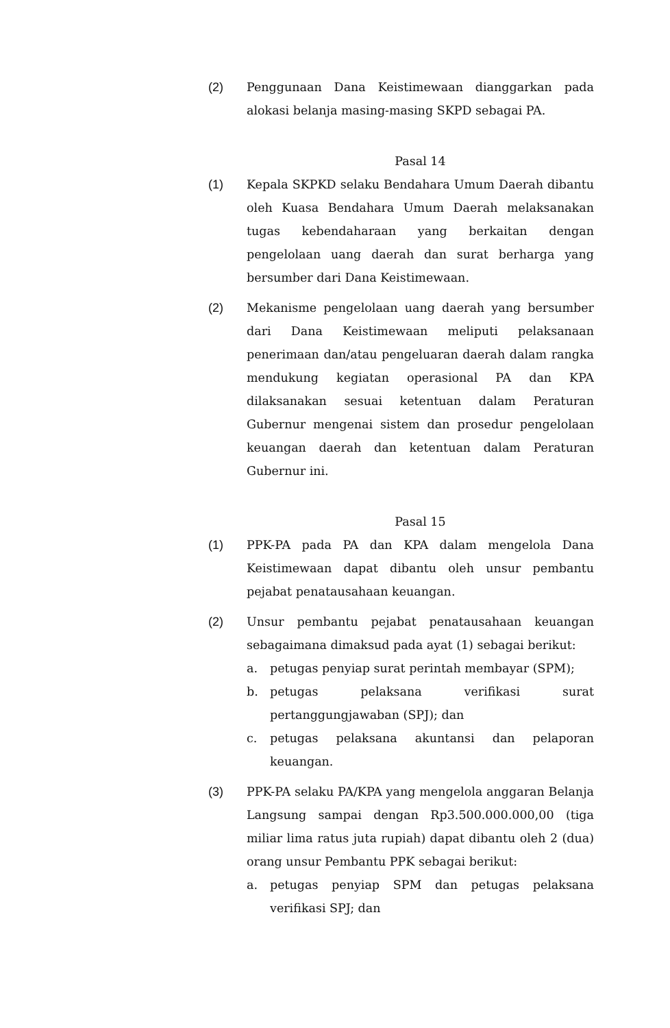(2) Penggunaan Dana Keistimewaan dianggarkan pada alokasi belanja masing-masing SKPD sebagai PA.
Pasal 14
(1) Kepala SKPKD selaku Bendahara Umum Daerah dibantu oleh Kuasa Bendahara Umum Daerah melaksanakan tugas kebendaharaan yang berkaitan dengan pengelolaan uang daerah dan surat berharga yang bersumber dari Dana Keistimewaan.
(2) Mekanisme pengelolaan uang daerah yang bersumber dari Dana Keistimewaan meliputi pelaksanaan penerimaan dan/atau pengeluaran daerah dalam rangka mendukung kegiatan operasional PA dan KPA dilaksanakan sesuai ketentuan dalam Peraturan Gubernur mengenai sistem dan prosedur pengelolaan keuangan daerah dan ketentuan dalam Peraturan Gubernur ini.
Pasal 15
(1) PPK-PA pada PA dan KPA dalam mengelola Dana Keistimewaan dapat dibantu oleh unsur pembantu pejabat penatausahaan keuangan.
(2) Unsur pembantu pejabat penatausahaan keuangan sebagaimana dimaksud pada ayat (1) sebagai berikut:
a. petugas penyiap surat perintah membayar (SPM);
b. petugas pelaksana verifikasi surat pertanggungjawaban (SPJ); dan
c. petugas pelaksana akuntansi dan pelaporan keuangan.
(3) PPK-PA selaku PA/KPA yang mengelola anggaran Belanja Langsung sampai dengan Rp3.500.000.000,00 (tiga miliar lima ratus juta rupiah) dapat dibantu oleh 2 (dua) orang unsur Pembantu PPK sebagai berikut:
a. petugas penyiap SPM dan petugas pelaksana verifikasi SPJ; dan